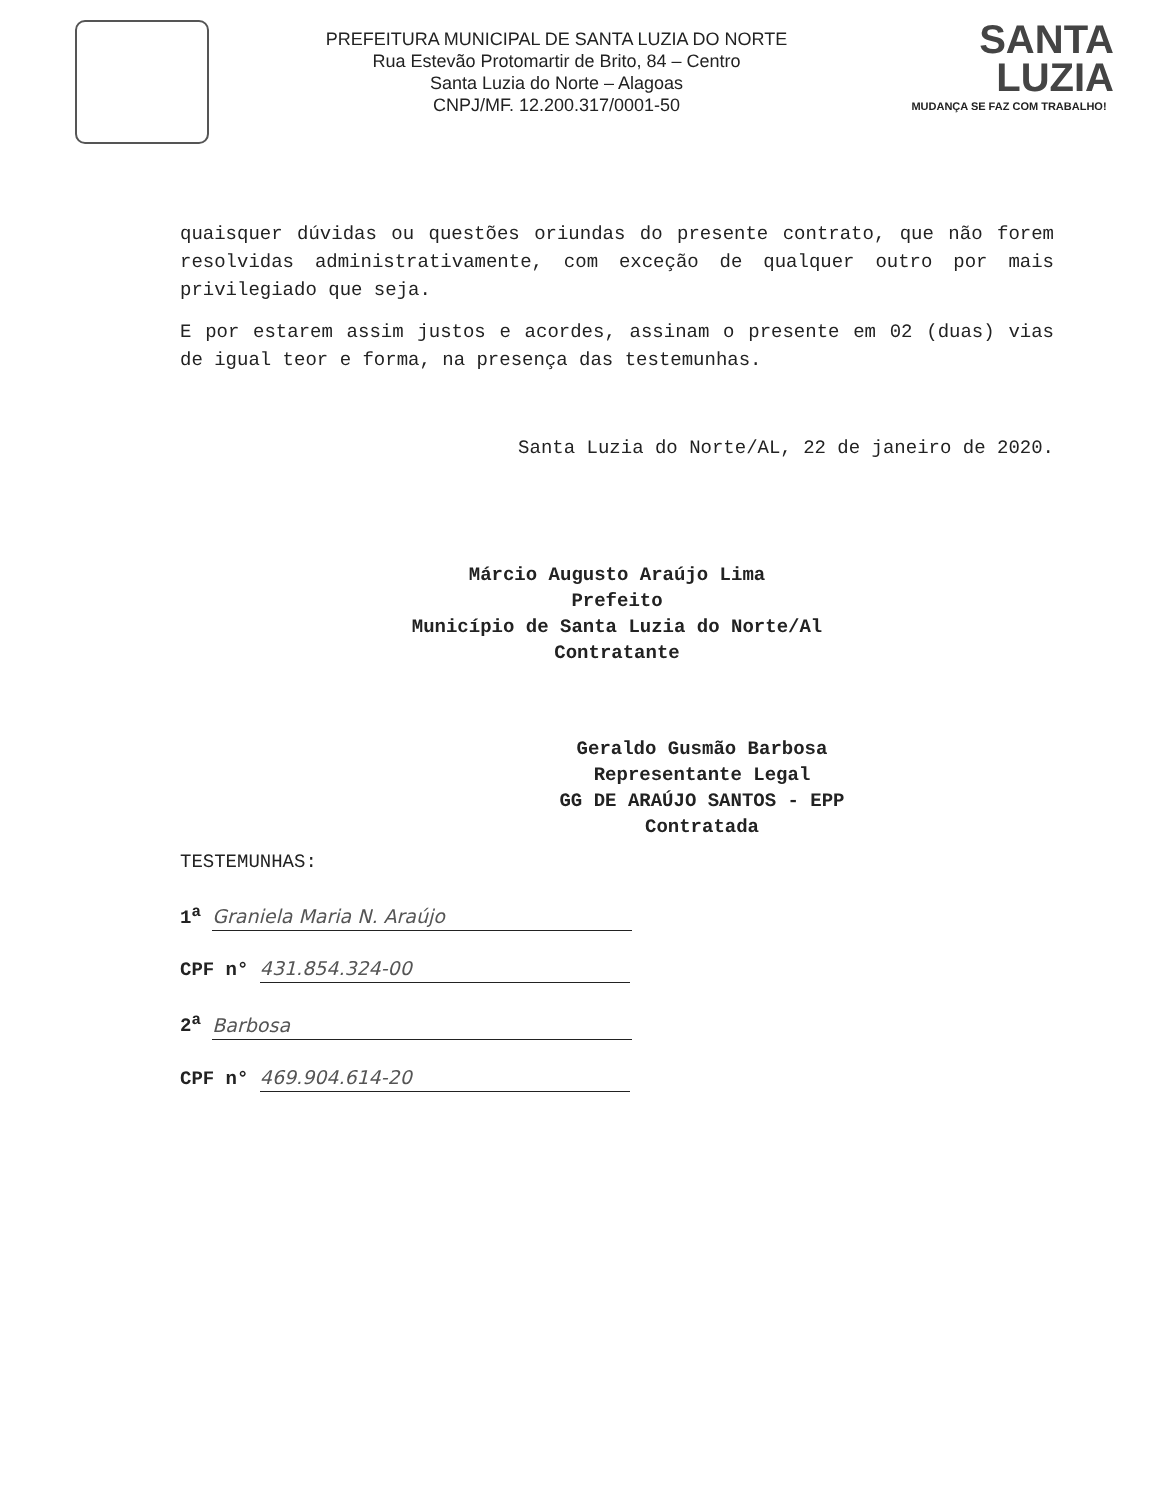PREFEITURA MUNICIPAL DE SANTA LUZIA DO NORTE
Rua Estevão Protomartir de Brito, 84 – Centro
Santa Luzia do Norte – Alagoas
CNPJ/MF. 12.200.317/0001-50
SANTA
LUZIA
MUDANÇA SE FAZ COM TRABALHO!
quaisquer dúvidas ou questões oriundas do presente contrato, que não forem resolvidas administrativamente, com exceção de qualquer outro por mais privilegiado que seja.
E por estarem assim justos e acordes, assinam o presente em 02 (duas) vias de igual teor e forma, na presença das testemunhas.
Santa Luzia do Norte/AL, 22 de janeiro de 2020.
Márcio Augusto Araújo Lima
Prefeito
Município de Santa Luzia do Norte/Al
Contratante
Geraldo Gusmão Barbosa
Representante Legal
GG DE ARAÚJO SANTOS - EPP
Contratada
TESTEMUNHAS:
1<sup>a</sup> Graniela Maria N. Araújo
CPF n° 431.854.324-00
2<sup>a</sup> Barbosa
CPF n° 469.904.614-20